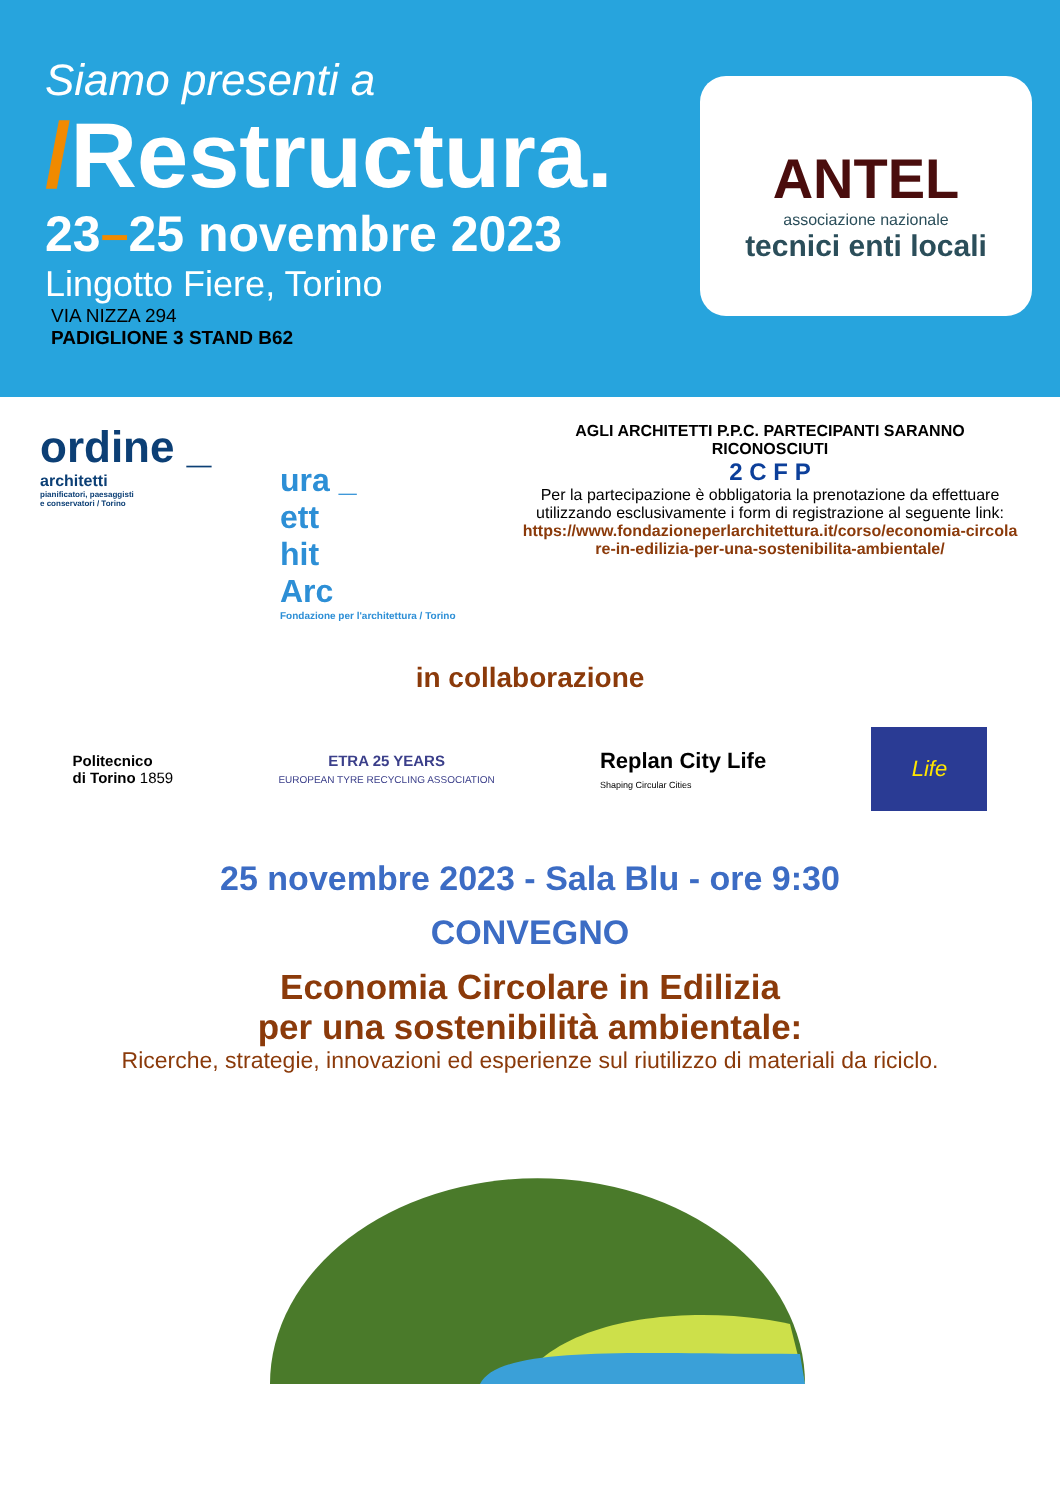Siamo presenti a
/Restructura.
23–25 novembre 2023
Lingotto Fiere, Torino
VIA NIZZA 294
PADIGLIONE 3 STAND B62
ANTEL
associazione nazionale
tecnici enti locali
ordine _
architetti
pianificatori, paesaggisti
e conservatori / Torino
ura _
ett
hit
Arc
Fondazione per l'architettura / Torino
AGLI ARCHITETTI P.P.C. PARTECIPANTI SARANNO RICONOSCIUTI
2 C F P
Per la partecipazione è obbligatoria la prenotazione da effettuare utilizzando esclusivamente i form di registrazione al seguente link:
https://www.fondazioneperlarchitettura.it/corso/economia-circolare-in-edilizia-per-una-sostenibilita-ambientale/
in collaborazione
Politecnico
di Torino 1859
ETRA 25 YEARS
EUROPEAN TYRE RECYCLING ASSOCIATION
Replan City Life
Shaping Circular Cities
Life
25 novembre 2023 - Sala Blu - ore 9:30
CONVEGNO
Economia Circolare in Edilizia
per una sostenibilità ambientale:
Ricerche, strategie, innovazioni ed esperienze sul riutilizzo di materiali da riciclo.